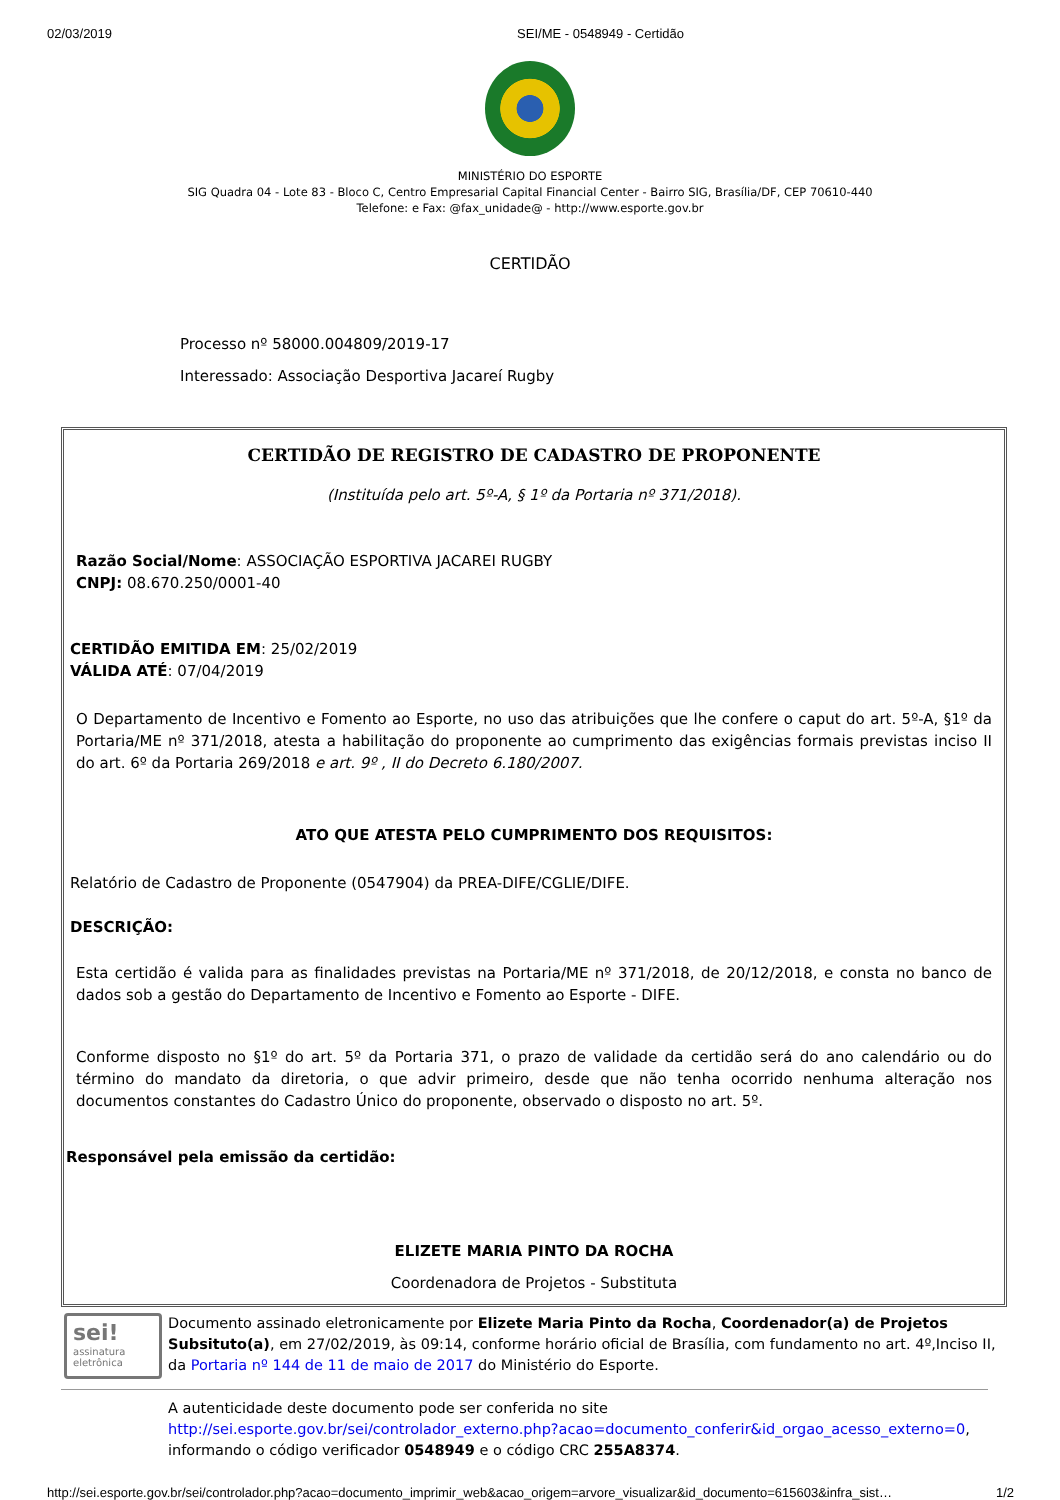02/03/2019 SEI/ME - 0548949 - Certidão
MINISTÉRIO DO ESPORTE
SIG Quadra 04 - Lote 83 - Bloco C, Centro Empresarial Capital Financial Center - Bairro SIG, Brasília/DF, CEP 70610-440
Telefone: e Fax: @fax_unidade@ - http://www.esporte.gov.br
CERTIDÃO
Processo nº 58000.004809/2019-17
Interessado: Associação Desportiva Jacareí Rugby
CERTIDÃO DE REGISTRO DE CADASTRO DE PROPONENTE
(Instituída pelo art. 5º-A, § 1º da Portaria nº 371/2018).
Razão Social/Nome: ASSOCIAÇÃO ESPORTIVA JACAREI RUGBY
CNPJ: 08.670.250/0001-40
CERTIDÃO EMITIDA EM: 25/02/2019
VÁLIDA ATÉ: 07/04/2019
O Departamento de Incentivo e Fomento ao Esporte, no uso das atribuições que lhe confere o caput do art. 5º-A, §1º da Portaria/ME nº 371/2018, atesta a habilitação do proponente ao cumprimento das exigências formais previstas inciso II do art. 6º da Portaria 269/2018 e art. 9º , II do Decreto 6.180/2007.
ATO QUE ATESTA PELO CUMPRIMENTO DOS REQUISITOS:
Relatório de Cadastro de Proponente (0547904) da PREA-DIFE/CGLIE/DIFE.
DESCRIÇÃO:
Esta certidão é valida para as finalidades previstas na Portaria/ME nº 371/2018, de 20/12/2018, e consta no banco de dados sob a gestão do Departamento de Incentivo e Fomento ao Esporte - DIFE.
Conforme disposto no §1º do art. 5º da Portaria 371, o prazo de validade da certidão será do ano calendário ou do término do mandato da diretoria, o que advir primeiro, desde que não tenha ocorrido nenhuma alteração nos documentos constantes do Cadastro Único do proponente, observado o disposto no art. 5º.
Responsável pela emissão da certidão:
ELIZETE MARIA PINTO DA ROCHA
Coordenadora de Projetos - Substituta
sei!
assinatura
eletrônica
Documento assinado eletronicamente por Elizete Maria Pinto da Rocha, Coordenador(a) de Projetos Subsituto(a), em 27/02/2019, às 09:14, conforme horário oficial de Brasília, com fundamento no art. 4º,Inciso II, da Portaria nº 144 de 11 de maio de 2017 do Ministério do Esporte.
A autenticidade deste documento pode ser conferida no site http://sei.esporte.gov.br/sei/controlador_externo.php?acao=documento_conferir&id_orgao_acesso_externo=0, informando o código verificador 0548949 e o código CRC 255A8374.
http://sei.esporte.gov.br/sei/controlador.php?acao=documento_imprimir_web&acao_origem=arvore_visualizar&id_documento=615603&infra_sist… 1/2